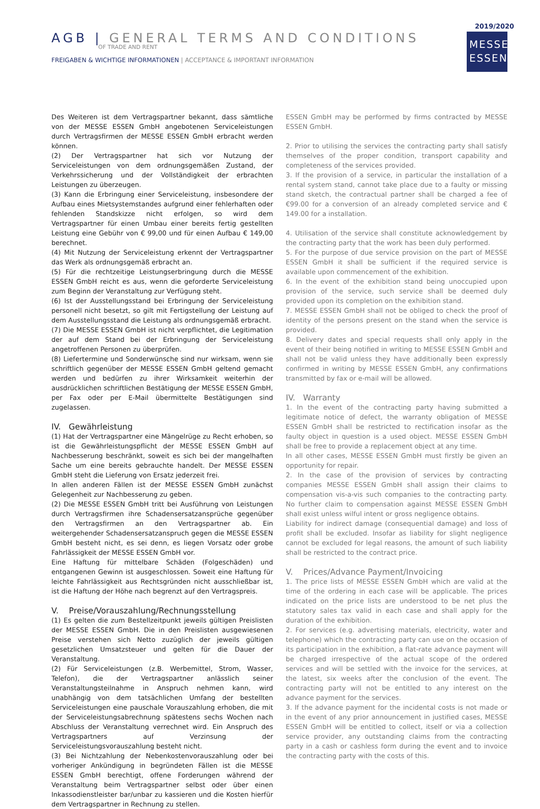AGB | GENERAL TERMS AND CONDITIONS
OF TRADE AND RENT
FREIGABEN & WICHTIGE INFORMATIONEN | ACCEPTANCE & IMPORTANT INFORMATION
2019/2020
MESSE
ESSEN
Des Weiteren ist dem Vertragspartner bekannt, dass sämtliche von der MESSE ESSEN GmbH angebotenen Serviceleistungen durch Vertragsfirmen der MESSE ESSEN GmbH erbracht werden können.
(2) Der Vertragspartner hat sich vor Nutzung der Serviceleistungen von dem ordnungsgemäßen Zustand, der Verkehrssicherung und der Vollständigkeit der erbrachten Leistungen zu überzeugen.
(3) Kann die Erbringung einer Serviceleistung, insbesondere der Aufbau eines Mietsystemstandes aufgrund einer fehlerhaften oder fehlenden Standskizze nicht erfolgen, so wird dem Vertragspartner für einen Umbau einer bereits fertig gestellten Leistung eine Gebühr von € 99,00 und für einen Aufbau € 149,00 berechnet.
(4) Mit Nutzung der Serviceleistung erkennt der Vertragspartner das Werk als ordnungsgemäß erbracht an.
(5) Für die rechtzeitige Leistungserbringung durch die MESSE ESSEN GmbH reicht es aus, wenn die geforderte Serviceleistung zum Beginn der Veranstaltung zur Verfügung steht.
(6) Ist der Ausstellungsstand bei Erbringung der Serviceleistung personell nicht besetzt, so gilt mit Fertigstellung der Leistung auf dem Ausstellungsstand die Leistung als ordnungsgemäß erbracht.
(7) Die MESSE ESSEN GmbH ist nicht verpflichtet, die Legitimation der auf dem Stand bei der Erbringung der Serviceleistung angetroffenen Personen zu überprüfen.
(8) Liefertermine und Sonderwünsche sind nur wirksam, wenn sie schriftlich gegenüber der MESSE ESSEN GmbH geltend gemacht werden und bedürfen zu ihrer Wirksamkeit weiterhin der ausdrücklichen schriftlichen Bestätigung der MESSE ESSEN GmbH, per Fax oder per E-Mail übermittelte Bestätigungen sind zugelassen.
IV. Gewährleistung
(1) Hat der Vertragspartner eine Mängelrüge zu Recht erhoben, so ist die Gewährleistungspflicht der MESSE ESSEN GmbH auf Nachbesserung beschränkt, soweit es sich bei der mangelhaften Sache um eine bereits gebrauchte handelt. Der MESSE ESSEN GmbH steht die Lieferung von Ersatz jederzeit frei.
In allen anderen Fällen ist der MESSE ESSEN GmbH zunächst Gelegenheit zur Nachbesserung zu geben.
(2) Die MESSE ESSEN GmbH tritt bei Ausführung von Leistungen durch Vertragsfirmen ihre Schadensersatzansprüche gegenüber den Vertragsfirmen an den Vertragspartner ab. Ein weitergehender Schadensersatzanspruch gegen die MESSE ESSEN GmbH besteht nicht, es sei denn, es liegen Vorsatz oder grobe Fahrlässigkeit der MESSE ESSEN GmbH vor.
Eine Haftung für mittelbare Schäden (Folgeschäden) und entgangenen Gewinn ist ausgeschlossen. Soweit eine Haftung für leichte Fahrlässigkeit aus Rechtsgründen nicht ausschließbar ist, ist die Haftung der Höhe nach begrenzt auf den Vertragspreis.
V. Preise/Vorauszahlung/Rechnungsstellung
(1) Es gelten die zum Bestellzeitpunkt jeweils gültigen Preislisten der MESSE ESSEN GmbH. Die in den Preislisten ausgewiesenen Preise verstehen sich Netto zuzüglich der jeweils gültigen gesetzlichen Umsatzsteuer und gelten für die Dauer der Veranstaltung.
(2) Für Serviceleistungen (z.B. Werbemittel, Strom, Wasser, Telefon), die der Vertragspartner anlässlich seiner Veranstaltungsteilnahme in Anspruch nehmen kann, wird unabhängig von dem tatsächlichen Umfang der bestellten Serviceleistungen eine pauschale Vorauszahlung erhoben, die mit der Serviceleistungsabrechnung spätestens sechs Wochen nach Abschluss der Veranstaltung verrechnet wird. Ein Anspruch des Vertragspartners auf Verzinsung der Serviceleistungsvorauszahlung besteht nicht.
(3) Bei Nichtzahlung der Nebenkostenvorauszahlung oder bei vorheriger Ankündigung in begründeten Fällen ist die MESSE ESSEN GmbH berechtigt, offene Forderungen während der Veranstaltung beim Vertragspartner selbst oder über einen Inkassodienstleister bar/unbar zu kassieren und die Kosten hierfür dem Vertragspartner in Rechnung zu stellen.
ESSEN GmbH may be performed by firms contracted by MESSE ESSEN GmbH.
2. Prior to utilising the services the contracting party shall satisfy themselves of the proper condition, transport capability and completeness of the services provided.
3. If the provision of a service, in particular the installation of a rental system stand, cannot take place due to a faulty or missing stand sketch, the contractual partner shall be charged a fee of €99.00 for a conversion of an already completed service and € 149.00 for a installation.
4. Utilisation of the service shall constitute acknowledgement by the contracting party that the work has been duly performed.
5. For the purpose of due service provision on the part of MESSE ESSEN GmbH it shall be sufficient if the required service is available upon commencement of the exhibition.
6. In the event of the exhibition stand being unoccupied upon provision of the service, such service shall be deemed duly provided upon its completion on the exhibition stand.
7. MESSE ESSEN GmbH shall not be obliged to check the proof of identity of the persons present on the stand when the service is provided.
8. Delivery dates and special requests shall only apply in the event of their being notified in writing to MESSE ESSEN GmbH and shall not be valid unless they have additionally been expressly confirmed in writing by MESSE ESSEN GmbH, any confirmations transmitted by fax or e-mail will be allowed.
IV. Warranty
1. In the event of the contracting party having submitted a legitimate notice of defect, the warranty obligation of MESSE ESSEN GmbH shall be restricted to rectification insofar as the faulty object in question is a used object. MESSE ESSEN GmbH shall be free to provide a replacement object at any time.
In all other cases, MESSE ESSEN GmbH must firstly be given an opportunity for repair.
2. In the case of the provision of services by contracting companies MESSE ESSEN GmbH shall assign their claims to compensation vis-a-vis such companies to the contracting party. No further claim to compensation against MESSE ESSEN GmbH shall exist unless wilful intent or gross negligence obtains.
Liability for indirect damage (consequential damage) and loss of profit shall be excluded. Insofar as liability for slight negligence cannot be excluded for legal reasons, the amount of such liability shall be restricted to the contract price.
V. Prices/Advance Payment/Invoicing
1. The price lists of MESSE ESSEN GmbH which are valid at the time of the ordering in each case will be applicable. The prices indicated on the price lists are understood to be net plus the statutory sales tax valid in each case and shall apply for the duration of the exhibition.
2. For services (e.g. advertising materials, electricity, water and telephone) which the contracting party can use on the occasion of its participation in the exhibition, a flat-rate advance payment will be charged irrespective of the actual scope of the ordered services and will be settled with the invoice for the services, at the latest, six weeks after the conclusion of the event. The contracting party will not be entitled to any interest on the advance payment for the services.
3. If the advance payment for the incidental costs is not made or in the event of any prior announcement in justified cases, MESSE ESSEN GmbH will be entitled to collect, itself or via a collection service provider, any outstanding claims from the contracting party in a cash or cashless form during the event and to invoice the contracting party with the costs of this.